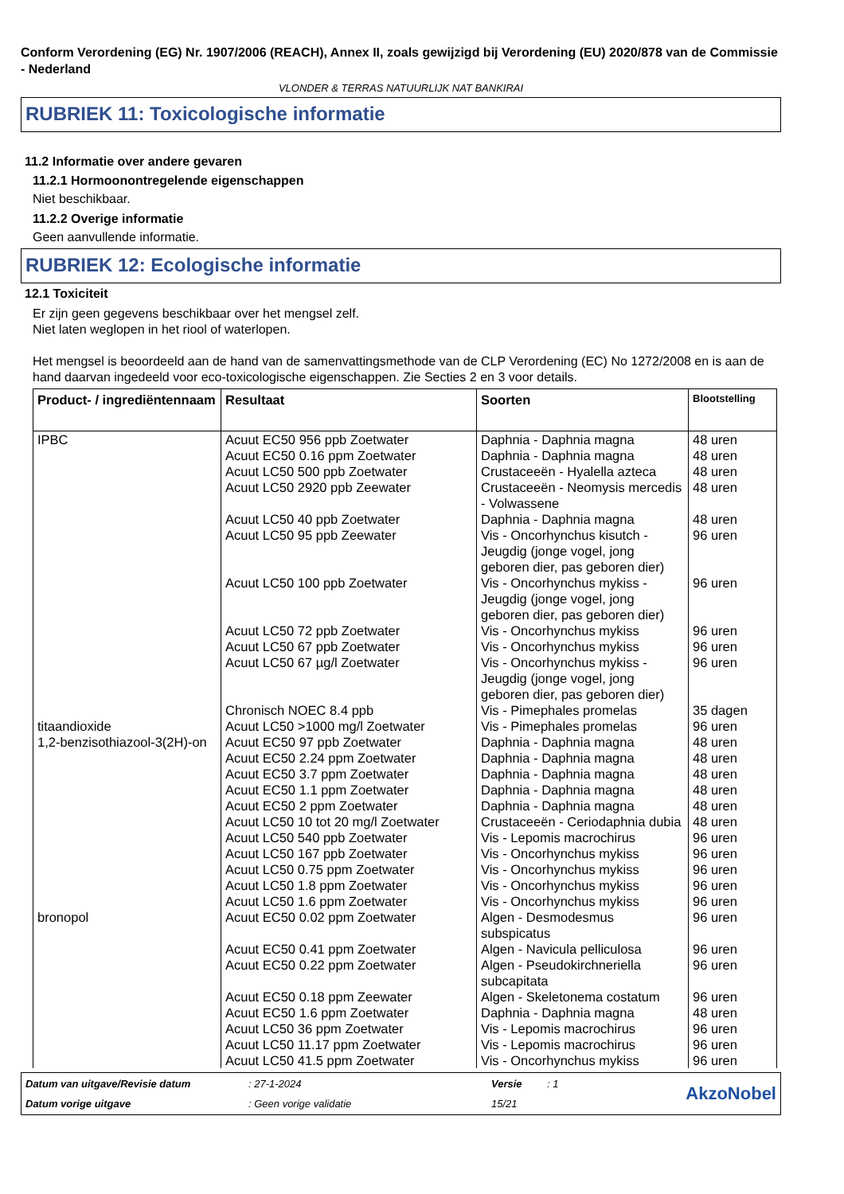Conform Verordening (EG) Nr. 1907/2006 (REACH), Annex II, zoals gewijzigd bij Verordening (EU) 2020/878 van de Commissie - Nederland
VLONDER & TERRAS NATUURLIJK NAT BANKIRAI
RUBRIEK 11: Toxicologische informatie
11.2 Informatie over andere gevaren
11.2.1 Hormoonontregelende eigenschappen
Niet beschikbaar.
11.2.2 Overige informatie
Geen aanvullende informatie.
RUBRIEK 12: Ecologische informatie
12.1 Toxiciteit
Er zijn geen gegevens beschikbaar over het mengsel zelf.
Niet laten weglopen in het riool of waterlopen.
Het mengsel is beoordeeld aan de hand van de samenvattingsmethode van de CLP Verordening (EC) No 1272/2008 en is aan de hand daarvan ingedeeld voor eco-toxicologische eigenschappen. Zie Secties 2 en 3 voor details.
| Product- / ingrediëntennaam | Resultaat | Soorten | Blootstelling |
| --- | --- | --- | --- |
| IPBC | Acuut EC50 956 ppb Zoetwater | Daphnia - Daphnia magna | 48 uren |
| | Acuut EC50 0.16 ppm Zoetwater | Daphnia - Daphnia magna | 48 uren |
| | Acuut LC50 500 ppb Zoetwater | Crustaceeën - Hyalella azteca | 48 uren |
| | Acuut LC50 2920 ppb Zeewater | Crustaceeën - Neomysis mercedis - Volwassene | 48 uren |
| | Acuut LC50 40 ppb Zoetwater | Daphnia - Daphnia magna | 48 uren |
| | Acuut LC50 95 ppb Zeewater | Vis - Oncorhynchus kisutch - Jeugdig (jonge vogel, jong geboren dier, pas geboren dier) | 96 uren |
| | Acuut LC50 100 ppb Zoetwater | Vis - Oncorhynchus mykiss - Jeugdig (jonge vogel, jong geboren dier, pas geboren dier) | 96 uren |
| | Acuut LC50 72 ppb Zoetwater | Vis - Oncorhynchus mykiss | 96 uren |
| | Acuut LC50 67 ppb Zoetwater | Vis - Oncorhynchus mykiss | 96 uren |
| | Acuut LC50 67 µg/l Zoetwater | Vis - Oncorhynchus mykiss - Jeugdig (jonge vogel, jong geboren dier, pas geboren dier) | 96 uren |
| | Chronisch NOEC 8.4 ppb | Vis - Pimephales promelas | 35 dagen |
| titaandioxide | Acuut LC50 >1000 mg/l Zoetwater | Vis - Pimephales promelas | 96 uren |
| 1,2-benzisothiazool-3(2H)-on | Acuut EC50 97 ppb Zoetwater | Daphnia - Daphnia magna | 48 uren |
| | Acuut EC50 2.24 ppm Zoetwater | Daphnia - Daphnia magna | 48 uren |
| | Acuut EC50 3.7 ppm Zoetwater | Daphnia - Daphnia magna | 48 uren |
| | Acuut EC50 1.1 ppm Zoetwater | Daphnia - Daphnia magna | 48 uren |
| | Acuut EC50 2 ppm Zoetwater | Daphnia - Daphnia magna | 48 uren |
| | Acuut LC50 10 tot 20 mg/l Zoetwater | Crustaceeën - Ceriodaphnia dubia | 48 uren |
| | Acuut LC50 540 ppb Zoetwater | Vis - Lepomis macrochirus | 96 uren |
| | Acuut LC50 167 ppb Zoetwater | Vis - Oncorhynchus mykiss | 96 uren |
| | Acuut LC50 0.75 ppm Zoetwater | Vis - Oncorhynchus mykiss | 96 uren |
| | Acuut LC50 1.8 ppm Zoetwater | Vis - Oncorhynchus mykiss | 96 uren |
| | Acuut LC50 1.6 ppm Zoetwater | Vis - Oncorhynchus mykiss | 96 uren |
| bronopol | Acuut EC50 0.02 ppm Zoetwater | Algen - Desmodesmus subspicatus | 96 uren |
| | Acuut EC50 0.41 ppm Zoetwater | Algen - Navicula pelliculosa | 96 uren |
| | Acuut EC50 0.22 ppm Zoetwater | Algen - Pseudokirchneriella subcapitata | 96 uren |
| | Acuut EC50 0.18 ppm Zeewater | Algen - Skeletonema costatum | 96 uren |
| | Acuut EC50 1.6 ppm Zoetwater | Daphnia - Daphnia magna | 48 uren |
| | Acuut LC50 36 ppm Zoetwater | Vis - Lepomis macrochirus | 96 uren |
| | Acuut LC50 11.17 ppm Zoetwater | Vis - Lepomis macrochirus | 96 uren |
| | Acuut LC50 41.5 ppm Zoetwater | Vis - Oncorhynchus mykiss | 96 uren |
Datum van uitgave/Revisie datum
: 27-1-2024
Versie
: 1
AkzoNobel
Datum vorige uitgave
: Geen vorige validatie
15/21